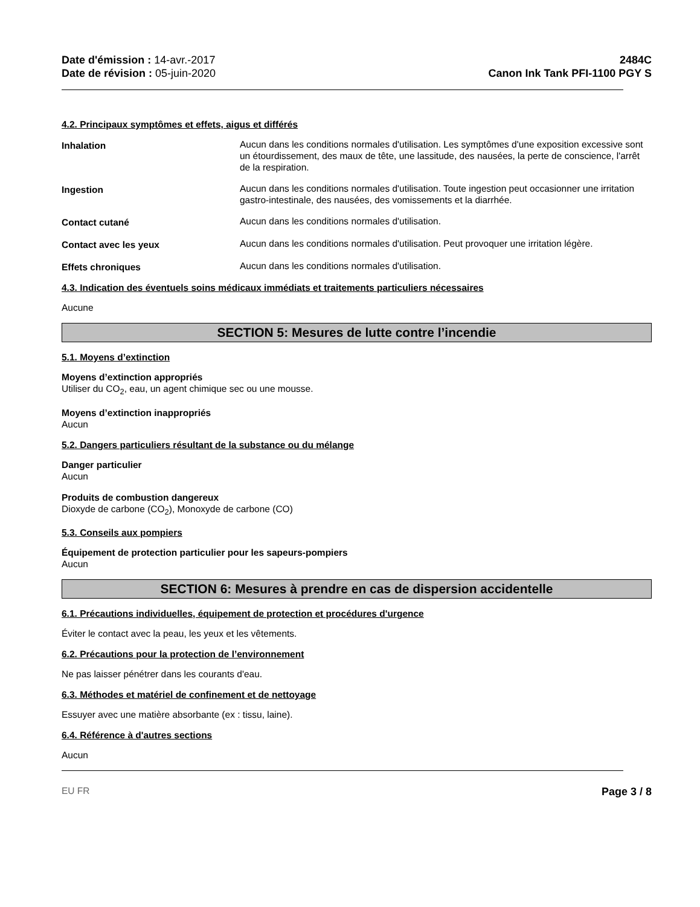Date d'émission : 14-avr.-2017
Date de révision : 05-juin-2020
2484C
Canon Ink Tank PFI-1100 PGY S
4.2. Principaux symptômes et effets, aigus et différés
Inhalation Aucun dans les conditions normales d'utilisation. Les symptômes d'une exposition excessive sont un étourdissement, des maux de tête, une lassitude, des nausées, la perte de conscience, l'arrêt de la respiration.
Ingestion Aucun dans les conditions normales d'utilisation. Toute ingestion peut occasionner une irritation gastro-intestinale, des nausées, des vomissements et la diarrhée.
Contact cutané Aucun dans les conditions normales d'utilisation.
Contact avec les yeux Aucun dans les conditions normales d'utilisation. Peut provoquer une irritation légère.
Effets chroniques Aucun dans les conditions normales d'utilisation.
4.3. Indication des éventuels soins médicaux immédiats et traitements particuliers nécessaires
Aucune
SECTION 5: Mesures de lutte contre l’incendie
5.1. Moyens d’extinction
Moyens d’extinction appropriés
Utiliser du CO<sub>2</sub>, eau, un agent chimique sec ou une mousse.
Moyens d’extinction inappropriés
Aucun
5.2. Dangers particuliers résultant de la substance ou du mélange
Danger particulier
Aucun
Produits de combustion dangereux
Dioxyde de carbone (CO<sub>2</sub>), Monoxyde de carbone (CO)
5.3. Conseils aux pompiers
Équipement de protection particulier pour les sapeurs-pompiers
Aucun
SECTION 6: Mesures à prendre en cas de dispersion accidentelle
6.1. Précautions individuelles, équipement de protection et procédures d'urgence
Éviter le contact avec la peau, les yeux et les vêtements.
6.2. Précautions pour la protection de l’environnement
Ne pas laisser pénétrer dans les courants d'eau.
6.3. Méthodes et matériel de confinement et de nettoyage
Essuyer avec une matière absorbante (ex : tissu, laine).
6.4. Référence à d'autres sections
Aucun
EU FR Page 3 / 8